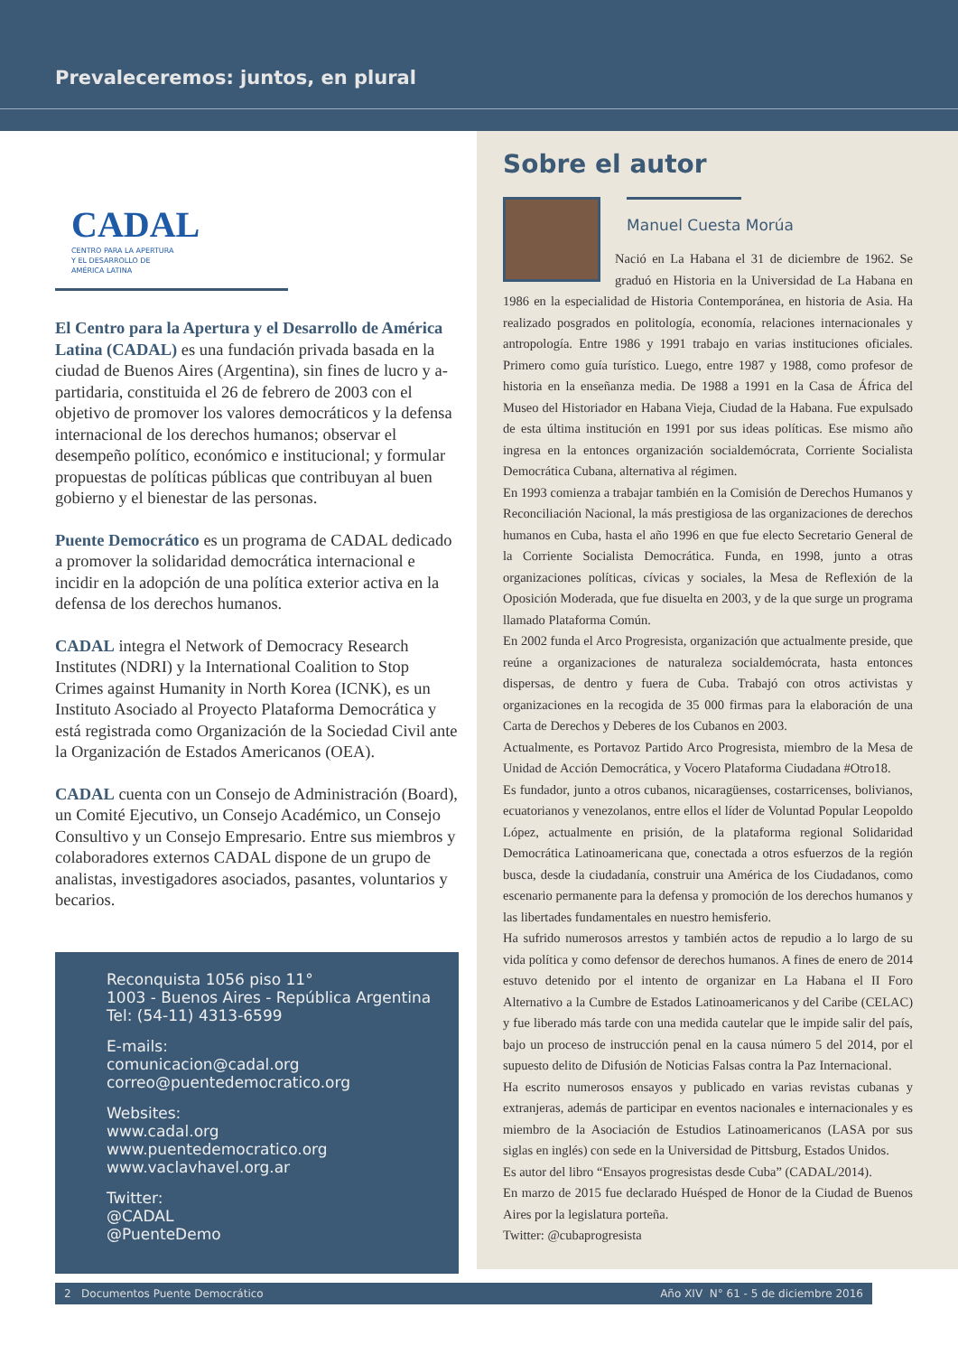Prevaleceremos: juntos, en plural
CADAL
CENTRO PARA LA APERTURA
Y EL DESARROLLO DE
AMÉRICA LATINA
El Centro para la Apertura y el Desarrollo de América Latina (CADAL) es una fundación privada basada en la ciudad de Buenos Aires (Argentina), sin fines de lucro y a-partidaria, constituida el 26 de febrero de 2003 con el objetivo de promover los valores democráticos y la defensa internacional de los derechos humanos; observar el desempeño político, económico e institucional; y formular propuestas de políticas públicas que contribuyan al buen gobierno y el bienestar de las personas.
Puente Democrático es un programa de CADAL dedicado a promover la solidaridad democrática internacional e incidir en la adopción de una política exterior activa en la defensa de los derechos humanos.
CADAL integra el Network of Democracy Research Institutes (NDRI) y la International Coalition to Stop Crimes against Humanity in North Korea (ICNK), es un Instituto Asociado al Proyecto Plataforma Democrática y está registrada como Organización de la Sociedad Civil ante la Organización de Estados Americanos (OEA).
CADAL cuenta con un Consejo de Administración (Board), un Comité Ejecutivo, un Consejo Académico, un Consejo Consultivo y un Consejo Empresario. Entre sus miembros y colaboradores externos CADAL dispone de un grupo de analistas, investigadores asociados, pasantes, voluntarios y becarios.
Reconquista 1056 piso 11°
1003 - Buenos Aires - República Argentina
Tel: (54-11) 4313-6599
E-mails:
comunicacion@cadal.org
correo@puentedemocratico.org
Websites:
www.cadal.org
www.puentedemocratico.org
www.vaclavhavel.org.ar
Twitter:
@CADAL
@PuenteDemo
Sobre el autor
Manuel Cuesta Morúa
Nació en La Habana el 31 de diciembre de 1962. Se graduó en Historia en la Universidad de La Habana en 1986 en la especialidad de Historia Contemporánea, en historia de Asia. Ha realizado posgrados en politología, economía, relaciones internacionales y antropología. Entre 1986 y 1991 trabajo en varias instituciones oficiales. Primero como guía turístico. Luego, entre 1987 y 1988, como profesor de historia en la enseñanza media. De 1988 a 1991 en la Casa de África del Museo del Historiador en Habana Vieja, Ciudad de la Habana. Fue expulsado de esta última institución en 1991 por sus ideas políticas. Ese mismo año ingresa en la entonces organización socialdemócrata, Corriente Socialista Democrática Cubana, alternativa al régimen.
En 1993 comienza a trabajar también en la Comisión de Derechos Humanos y Reconciliación Nacional, la más prestigiosa de las organizaciones de derechos humanos en Cuba, hasta el año 1996 en que fue electo Secretario General de la Corriente Socialista Democrática. Funda, en 1998, junto a otras organizaciones políticas, cívicas y sociales, la Mesa de Reflexión de la Oposición Moderada, que fue disuelta en 2003, y de la que surge un programa llamado Plataforma Común.
En 2002 funda el Arco Progresista, organización que actualmente preside, que reúne a organizaciones de naturaleza socialdemócrata, hasta entonces dispersas, de dentro y fuera de Cuba. Trabajó con otros activistas y organizaciones en la recogida de 35 000 firmas para la elaboración de una Carta de Derechos y Deberes de los Cubanos en 2003.
Actualmente, es Portavoz Partido Arco Progresista, miembro de la Mesa de Unidad de Acción Democrática, y Vocero Plataforma Ciudadana #Otro18.
Es fundador, junto a otros cubanos, nicaragüenses, costarricenses, bolivianos, ecuatorianos y venezolanos, entre ellos el líder de Voluntad Popular Leopoldo López, actualmente en prisión, de la plataforma regional Solidaridad Democrática Latinoamericana que, conectada a otros esfuerzos de la región busca, desde la ciudadanía, construir una América de los Ciudadanos, como escenario permanente para la defensa y promoción de los derechos humanos y las libertades fundamentales en nuestro hemisferio.
Ha sufrido numerosos arrestos y también actos de repudio a lo largo de su vida política y como defensor de derechos humanos. A fines de enero de 2014 estuvo detenido por el intento de organizar en La Habana el II Foro Alternativo a la Cumbre de Estados Latinoamericanos y del Caribe (CELAC) y fue liberado más tarde con una medida cautelar que le impide salir del país, bajo un proceso de instrucción penal en la causa número 5 del 2014, por el supuesto delito de Difusión de Noticias Falsas contra la Paz Internacional.
Ha escrito numerosos ensayos y publicado en varias revistas cubanas y extranjeras, además de participar en eventos nacionales e internacionales y es miembro de la Asociación de Estudios Latinoamericanos (LASA por sus siglas en inglés) con sede en la Universidad de Pittsburg, Estados Unidos.
Es autor del libro “Ensayos progresistas desde Cuba” (CADAL/2014).
En marzo de 2015 fue declarado Huésped de Honor de la Ciudad de Buenos Aires por la legislatura porteña.
Twitter: @cubaprogresista
2 Documentos Puente Democrático Año XIV N° 61 - 5 de diciembre 2016